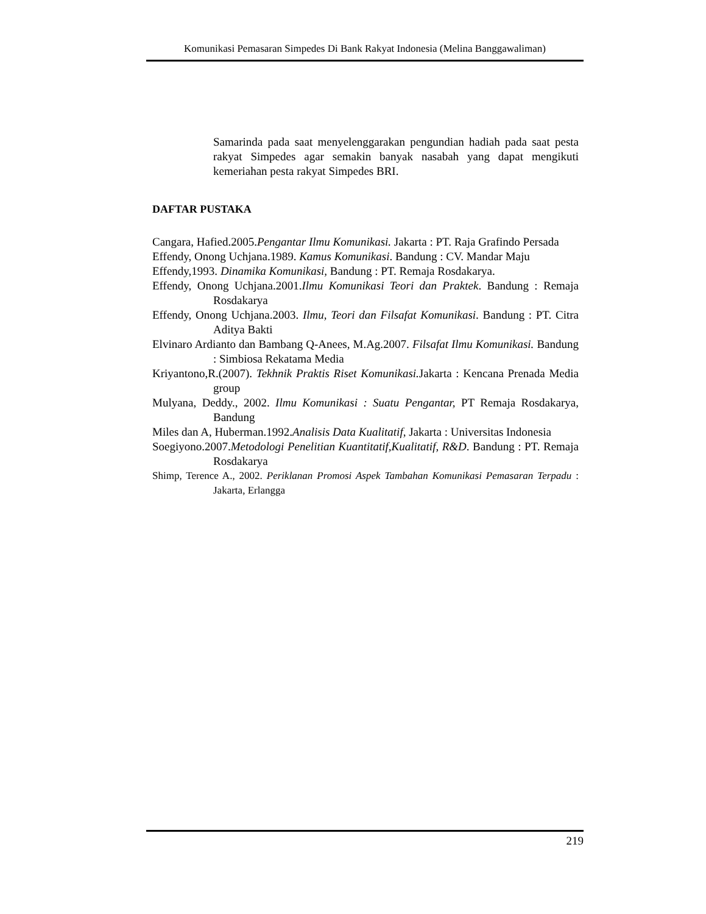Komunikasi Pemasaran Simpedes Di Bank Rakyat Indonesia (Melina Banggawaliman)
Samarinda pada saat menyelenggarakan pengundian hadiah pada saat pesta rakyat Simpedes agar semakin banyak nasabah yang dapat mengikuti kemeriahan pesta rakyat Simpedes BRI.
DAFTAR PUSTAKA
Cangara, Hafied.2005.Pengantar Ilmu Komunikasi. Jakarta : PT. Raja Grafindo Persada
Effendy, Onong Uchjana.1989. Kamus Komunikasi. Bandung : CV. Mandar Maju
Effendy,1993. Dinamika Komunikasi, Bandung : PT. Remaja Rosdakarya.
Effendy, Onong Uchjana.2001.Ilmu Komunikasi Teori dan Praktek. Bandung : Remaja Rosdakarya
Effendy, Onong Uchjana.2003. Ilmu, Teori dan Filsafat Komunikasi. Bandung : PT. Citra Aditya Bakti
Elvinaro Ardianto dan Bambang Q-Anees, M.Ag.2007. Filsafat Ilmu Komunikasi. Bandung : Simbiosa Rekatama Media
Kriyantono,R.(2007). Tekhnik Praktis Riset Komunikasi. Jakarta : Kencana Prenada Media group
Mulyana, Deddy., 2002. Ilmu Komunikasi : Suatu Pengantar, PT Remaja Rosdakarya, Bandung
Miles dan A, Huberman.1992.Analisis Data Kualitatif, Jakarta : Universitas Indonesia
Soegiyono.2007.Metodologi Penelitian Kuantitatif,Kualitatif, R&D. Bandung : PT. Remaja Rosdakarya
Shimp, Terence A., 2002. Periklanan Promosi Aspek Tambahan Komunikasi Pemasaran Terpadu : Jakarta, Erlangga
219